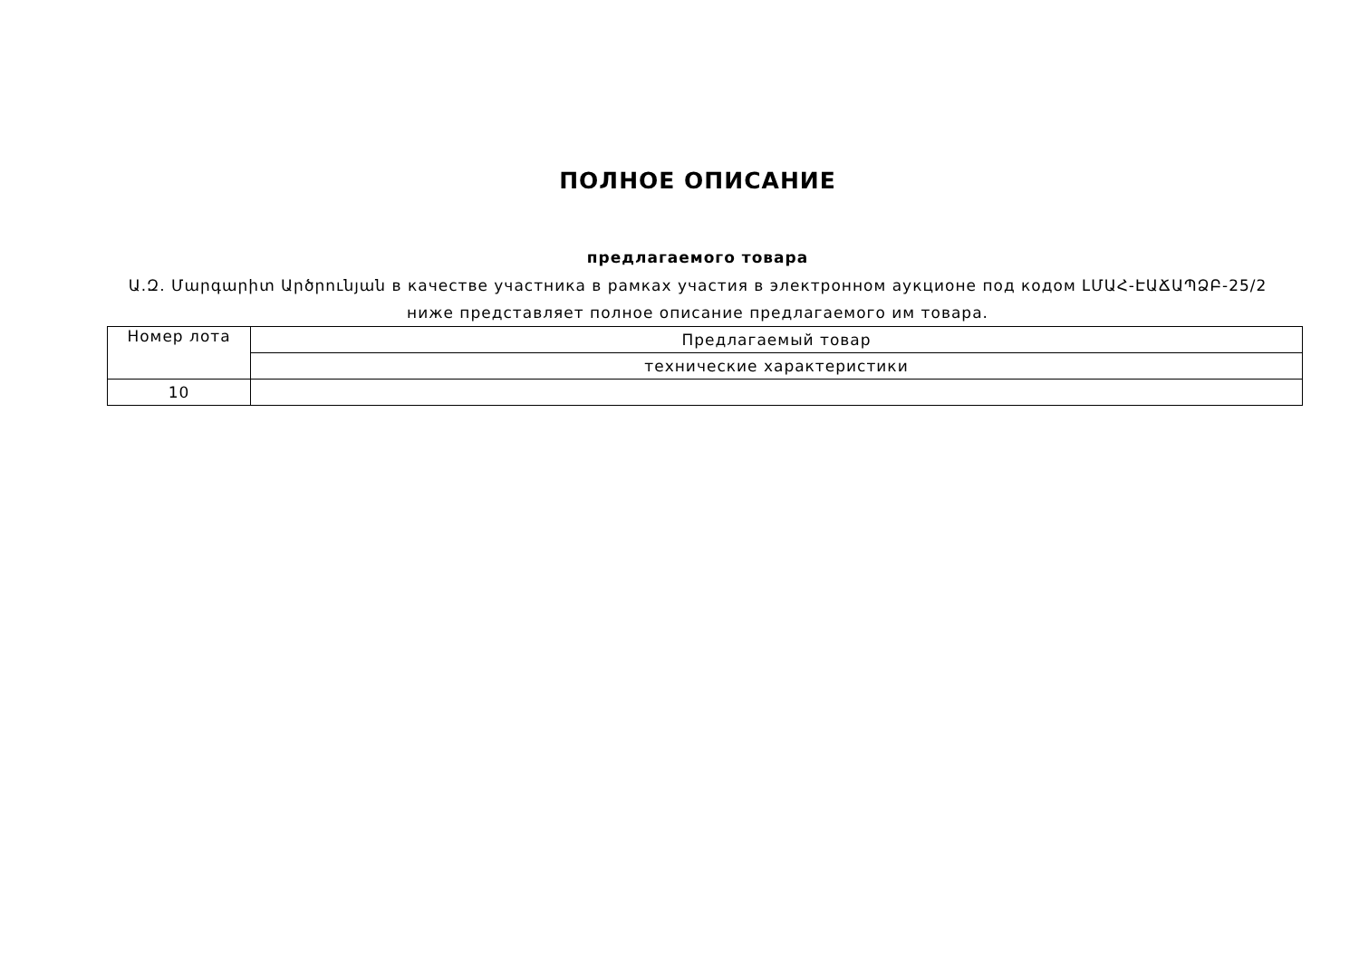ПОЛНОЕ ОПИСАНИЕ
предлагаемого товара
Ա.Զ. Մարգարիտ Արծրունյան в качестве участника в рамках участия в электронном аукционе под кодом ԼՄԱՀ-ԷԱՃԱՊՁԲ-25/2
ниже представляет полное описание предлагаемого им товара.
| Номер лота | Предлагаемый товар |
| | технические характеристики |
| 10 | |